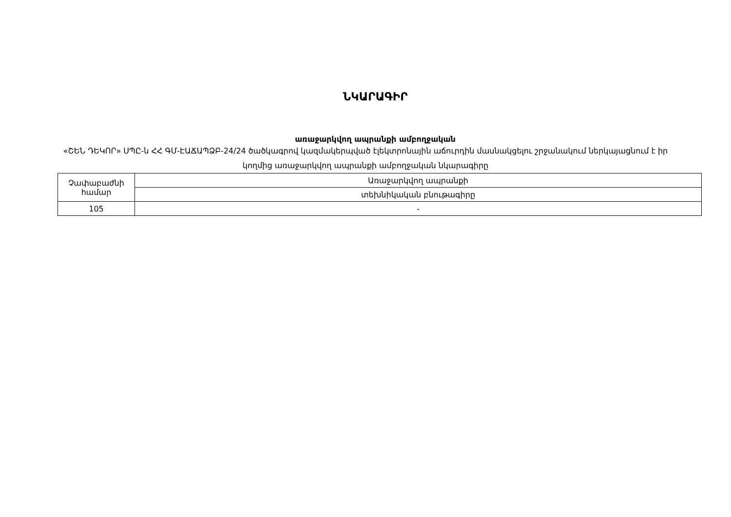ՆԿԱՐԱԳԻՐ
առաջարկվող ապրանքի ամբողջական
«ՇԵՆ ԴԵԿՈՐ» ՍՊԸ-ն ՀՀ ԳՄ-ԷԱՃԱՊՁԲ-24/24 ծածկագրով կազմակերպված էլեկտրոնային աճուրդին մասնակցելու շրջանակում ներկայացնում է իր կողմից առաջարկվող ապրանքի ամբողջական նկարագիրը
| Չափաբաժնի համար | Առաջարկվող ապրանքի |
| --- | --- |
| | տեխնիկական բնութագիրը |
| 105 | - |